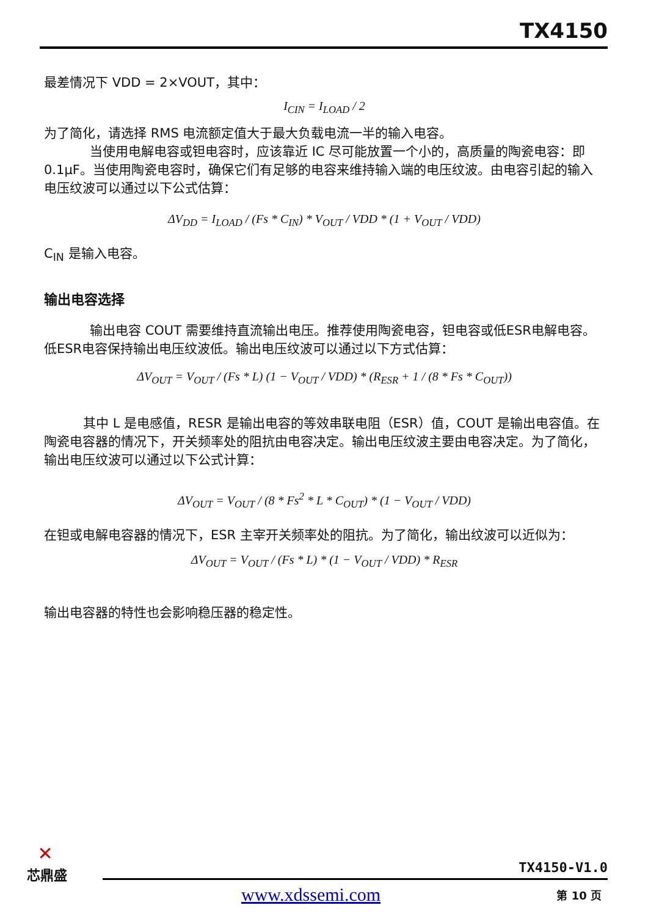TX4150
最差情况下 VDD = 2×VOUT，其中：
I<sub>CIN</sub> = I<sub>LOAD</sub> / 2
为了简化，请选择 RMS 电流额定值大于最大负载电流一半的输入电容。
当使用电解电容或钽电容时，应该靠近 IC 尽可能放置一个小的，高质量的陶瓷电容：即 0.1μF。当使用陶瓷电容时，确保它们有足够的电容来维持输入端的电压纹波。由电容引起的输入电压纹波可以通过以下公式估算：
ΔV<sub>DD</sub> = I<sub>LOAD</sub> / (Fs * C<sub>IN</sub>) * V<sub>OUT</sub> / VDD * (1 + V<sub>OUT</sub> / VDD)
C<sub>IN</sub> 是输入电容。
输出电容选择
输出电容 COUT 需要维持直流输出电压。推荐使用陶瓷电容，钽电容或低ESR电解电容。低ESR电容保持输出电压纹波低。输出电压纹波可以通过以下方式估算：
ΔV<sub>OUT</sub> = V<sub>OUT</sub> / (Fs * L) (1 − V<sub>OUT</sub> / VDD) * (R<sub>ESR</sub> + 1 / (8 * Fs * C<sub>OUT</sub>))
其中 L 是电感值，RESR 是输出电容的等效串联电阻（ESR）值，COUT 是输出电容值。在陶瓷电容器的情况下，开关频率处的阻抗由电容决定。输出电压纹波主要由电容决定。为了简化，输出电压纹波可以通过以下公式计算：
ΔV<sub>OUT</sub> = V<sub>OUT</sub> / (8 * Fs<sup>2</sup> * L * C<sub>OUT</sub>) * (1 − V<sub>OUT</sub> / VDD)
在钽或电解电容器的情况下，ESR 主宰开关频率处的阻抗。为了简化，输出纹波可以近似为：
ΔV<sub>OUT</sub> = V<sub>OUT</sub> / (Fs * L) * (1 − V<sub>OUT</sub> / VDD) * R<sub>ESR</sub>
输出电容器的特性也会影响稳压器的稳定性。
✕
芯鼎盛
TX4150-V1.0
www.xdssemi.com 第 10 页